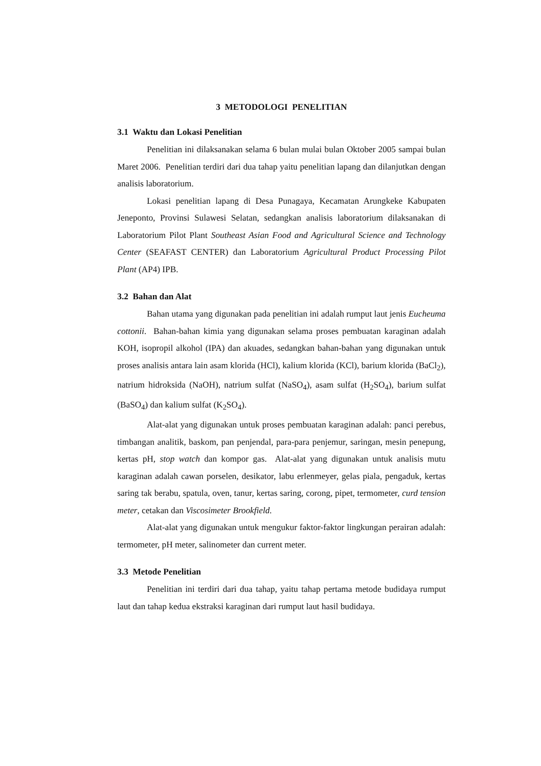3 METODOLOGI PENELITIAN
3.1 Waktu dan Lokasi Penelitian
Penelitian ini dilaksanakan selama 6 bulan mulai bulan Oktober 2005 sampai bulan Maret 2006. Penelitian terdiri dari dua tahap yaitu penelitian lapang dan dilanjutkan dengan analisis laboratorium.
Lokasi penelitian lapang di Desa Punagaya, Kecamatan Arungkeke Kabupaten Jeneponto, Provinsi Sulawesi Selatan, sedangkan analisis laboratorium dilaksanakan di Laboratorium Pilot Plant Southeast Asian Food and Agricultural Science and Technology Center (SEAFAST CENTER) dan Laboratorium Agricultural Product Processing Pilot Plant (AP4) IPB.
3.2 Bahan dan Alat
Bahan utama yang digunakan pada penelitian ini adalah rumput laut jenis Eucheuma cottonii. Bahan-bahan kimia yang digunakan selama proses pembuatan karaginan adalah KOH, isopropil alkohol (IPA) dan akuades, sedangkan bahan-bahan yang digunakan untuk proses analisis antara lain asam klorida (HCl), kalium klorida (KCl), barium klorida (BaCl<sub>2</sub>), natrium hidroksida (NaOH), natrium sulfat (NaSO<sub>4</sub>), asam sulfat (H<sub>2</sub>SO<sub>4</sub>), barium sulfat (BaSO<sub>4</sub>) dan kalium sulfat (K<sub>2</sub>SO<sub>4</sub>).
Alat-alat yang digunakan untuk proses pembuatan karaginan adalah: panci perebus, timbangan analitik, baskom, pan penjendal, para-para penjemur, saringan, mesin penepung, kertas pH, stop watch dan kompor gas. Alat-alat yang digunakan untuk analisis mutu karaginan adalah cawan porselen, desikator, labu erlenmeyer, gelas piala, pengaduk, kertas saring tak berabu, spatula, oven, tanur, kertas saring, corong, pipet, termometer, curd tension meter, cetakan dan Viscosimeter Brookfield.
Alat-alat yang digunakan untuk mengukur faktor-faktor lingkungan perairan adalah: termometer, pH meter, salinometer dan current meter.
3.3 Metode Penelitian
Penelitian ini terdiri dari dua tahap, yaitu tahap pertama metode budidaya rumput laut dan tahap kedua ekstraksi karaginan dari rumput laut hasil budidaya.